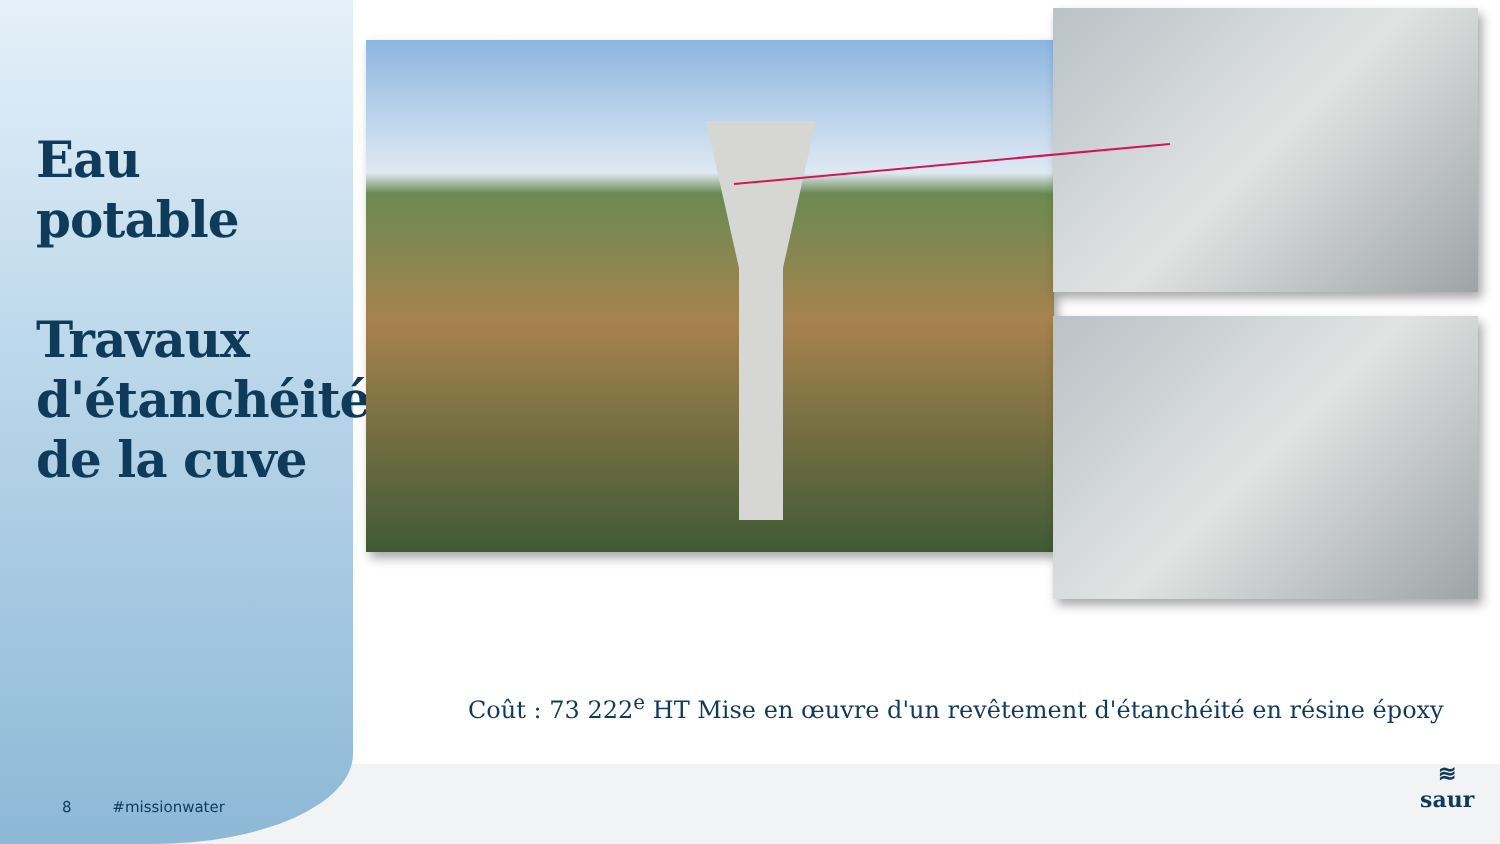Eau potable
Travaux d'étanchéité de la cuve
Coût : 73 222<sup>e</sup> HT Mise en œuvre d'un revêtement d'étanchéité en résine époxy
8 #missionwater
≋
saur